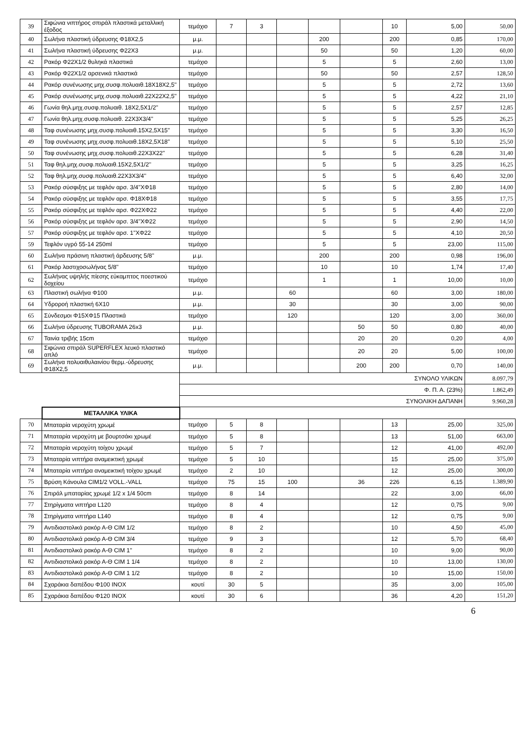| 39 | Σιφώνια νιπτήρος σπιράλ πλαστικά μεταλλική έξοδος | τεμάχιο | 7 | 3 | | | | 10 | 5,00 | 50,00 |
| 40 | Σωλήνα πλαστική ύδρευσης Φ18Χ2,5 | μ.μ. | | | | 200 | | 200 | 0,85 | 170,00 |
| 41 | Σωλήνα πλαστική ύδρευσης Φ22Χ3 | μ.μ. | | | | 50 | | 50 | 1,20 | 60,00 |
| 42 | Ρακόρ Φ22Χ1/2 θυληκά πλαστικά | τεμάχιο | | | | 5 | | 5 | 2,60 | 13,00 |
| 43 | Ρακόρ Φ22Χ1/2 αρσενικά πλαστικά | τεμάχιο | | | | 50 | | 50 | 2,57 | 128,50 |
| 44 | Ρακόρ συνένωσης μηχ.συσφ.πολυαιθ.18Χ18Χ2,5'' | τεμάχιο | | | | 5 | | 5 | 2,72 | 13,60 |
| 45 | Ρακόρ συνένωσης μηχ.συσφ.πολυαιθ.22Χ22Χ2,5'' | τεμάχιο | | | | 5 | | 5 | 4,22 | 21,10 |
| 46 | Γωνία θηλ.μηχ.συσφ.πολυαιθ. 18Χ2,5Χ1/2'' | τεμάχιο | | | | 5 | | 5 | 2,57 | 12,85 |
| 47 | Γωνία θηλ.μηχ.συσφ.πολυαιθ. 22Χ3Χ3/4'' | τεμάχιο | | | | 5 | | 5 | 5,25 | 26,25 |
| 48 | Ταφ συνένωσης μηχ.συσφ.πολυαιθ.15Χ2,5Χ15'' | τεμάχιο | | | | 5 | | 5 | 3,30 | 16,50 |
| 49 | Ταφ συνένωσης μηχ.συσφ.πολυαιθ.18Χ2,5Χ18'' | τεμάχιο | | | | 5 | | 5 | 5,10 | 25,50 |
| 50 | Ταφ συνένωσης μηχ.συσφ.πολυαιθ.22Χ3Χ22'' | τεμάχιο | | | | 5 | | 5 | 6,28 | 31,40 |
| 51 | Ταφ θηλ.μηχ.συσφ.πολυαιθ.15Χ2,5Χ1/2'' | τεμάχιο | | | | 5 | | 5 | 3,25 | 16,25 |
| 52 | Ταφ θηλ.μηχ.συσφ.πολυαιθ.22Χ3Χ3/4'' | τεμάχιο | | | | 5 | | 5 | 6,40 | 32,00 |
| 53 | Ρακόρ σύσφιξης με τεφλόν αρσ. 3/4''ΧΦ18 | τεμάχιο | | | | 5 | | 5 | 2,80 | 14,00 |
| 54 | Ρακόρ σύσφιξης με τεφλόν αρσ. Φ18ΧΦ18 | τεμάχιο | | | | 5 | | 5 | 3,55 | 17,75 |
| 55 | Ρακόρ σύσφιξης με τεφλόν αρσ. Φ22ΧΦ22 | τεμάχιο | | | | 5 | | 5 | 4,40 | 22,00 |
| 56 | Ρακόρ σύσφιξης με τεφλόν αρσ. 3/4''ΧΦ22 | τεμάχιο | | | | 5 | | 5 | 2,90 | 14,50 |
| 57 | Ρακόρ σύσφιξης με τεφλόν αρσ. 1''ΧΦ22 | τεμάχιο | | | | 5 | | 5 | 4,10 | 20,50 |
| 59 | Τεφλόν υγρό 55-14 250ml | τεμάχιο | | | | 5 | | 5 | 23,00 | 115,00 |
| 60 | Σωλήνα πράσινη πλαστική άρδευσης 5/8'' | μ.μ. | | | | 200 | | 200 | 0,98 | 196,00 |
| 61 | Ρακόρ λαστιχοσωλήνας 5/8'' | τεμάχιο | | | | 10 | | 10 | 1,74 | 17,40 |
| 62 | Σωλήνας υψηλής πίεσης εύκαμπτος ποεστικού δοχείου | τεμάχιο | | | | 1 | | 1 | 10,00 | 10,00 |
| 63 | Πλαστική σωλήνα Φ100 | μ.μ. | | | 60 | | | 60 | 3,00 | 180,00 |
| 64 | Υδρορoή πλαστική 6Χ10 | μ.μ. | | | 30 | | | 30 | 3,00 | 90,00 |
| 65 | Σύνδεσμοι Φ15ΧΦ15 Πλαστικά | τεμάχιο | | | 120 | | | 120 | 3,00 | 360,00 |
| 66 | Σωλήνα ύδρευσης TUBORAMA 26x3 | μ.μ. | | | | | 50 | 50 | 0,80 | 40,00 |
| 67 | Ταινία τριβής 15cm | τεμάχιο | | | | | 20 | 20 | 0,20 | 4,00 |
| 68 | Σιφώνια σπιράλ SUPERFLEX λευκό πλαστικό απλό | τεμάχιο | | | | | 20 | 20 | 5,00 | 100,00 |
| 69 | Σωλήνα πολυαιθυλαινίου θερμ.-ύδρευσης Φ18Χ2,5 | μ.μ. | | | | | 200 | 200 | 0,70 | 140,00 |
| | | ΣΥΝΟΛΟ ΥΛΙΚΩΝ | | | | | | | | 8.097,79 |
| | | Φ. Π. Α. (23%) | | | | | | | | 1.862,49 |
| | | ΣΥΝΟΛΙΚΗ ΔΑΠΑΝΗ | | | | | | | | 9.960,28 |
| | ΜΕΤΑΛΛΙΚΑ ΥΛΙΚΑ | | | | | | | | | |
| 70 | Μπαταρία νεροχύτη χρωμέ | τεμάχιο | 5 | 8 | | | | 13 | 25,00 | 325,00 |
| 71 | Μπαταρία νεροχύτη με βουρτσάκι χρωμέ | τεμάχιο | 5 | 8 | | | | 13 | 51,00 | 663,00 |
| 72 | Μπαταρία νεροχύτη τοίχου χρωμέ | τεμάχιο | 5 | 7 | | | | 12 | 41,00 | 492,00 |
| 73 | Μπαταρία νιπτήρα αναμεικτική χρωμέ | τεμάχιο | 5 | 10 | | | | 15 | 25,00 | 375,00 |
| 74 | Μπαταρία νιπτήρα αναμεικτική τοίχου χρωμέ | τεμάχιο | 2 | 10 | | | | 12 | 25,00 | 300,00 |
| 75 | Βρύση Κάνουλα CIM1/2 VOLL.-VALL | τεμάχιο | 75 | 15 | 100 | | 36 | 226 | 6,15 | 1.389,90 |
| 76 | Σπιράλ μπαταρίας χρωμέ 1/2 x 1/4 50cm | τεμάχιο | 8 | 14 | | | | 22 | 3,00 | 66,00 |
| 77 | Στηρίγματα νιπτήρα L120 | τεμάχιο | 8 | 4 | | | | 12 | 0,75 | 9,00 |
| 78 | Στηρίγματα νιπτήρα L140 | τεμάχιο | 8 | 4 | | | | 12 | 0,75 | 9,00 |
| 79 | Αντιδιαστολικά ρακόρ Α-Θ CIM 1/2 | τεμάχιο | 8 | 2 | | | | 10 | 4,50 | 45,00 |
| 80 | Αντιδιαστολικά ρακόρ Α-Θ CIM 3/4 | τεμάχιο | 9 | 3 | | | | 12 | 5,70 | 68,40 |
| 81 | Αντιδιαστολικά ρακόρ Α-Θ CIM 1'' | τεμάχιο | 8 | 2 | | | | 10 | 9,00 | 90,00 |
| 82 | Αντιδιαστολικά ρακόρ Α-Θ CIM 1 1/4 | τεμάχιο | 8 | 2 | | | | 10 | 13,00 | 130,00 |
| 83 | Αντιδιαστολικά ρακόρ Α-Θ CIM 1 1/2 | τεμάχιο | 8 | 2 | | | | 10 | 15,00 | 150,00 |
| 84 | Σχαράκια δαπέδου Φ100 INOX | κουτί | 30 | 5 | | | | 35 | 3,00 | 105,00 |
| 85 | Σχαράκια δαπέδου Φ120 INOX | κουτί | 30 | 6 | | | | 36 | 4,20 | 151,20 |
6